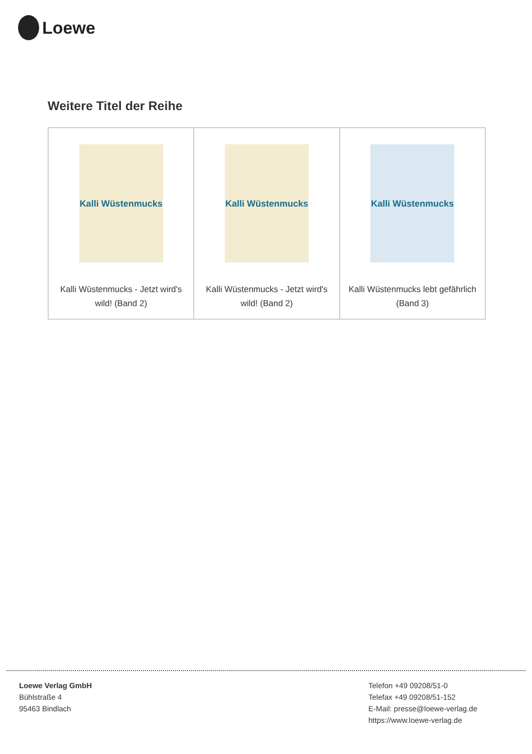Loewe
Weitere Titel der Reihe
| Kalli Wüstenmucks Kalli Wüstenmucks - Jetzt wird's wild! (Band 2) | Kalli Wüstenmucks Kalli Wüstenmucks - Jetzt wird's wild! (Band 2) | Kalli Wüstenmucks Kalli Wüstenmucks lebt gefährlich (Band 3) |
Loewe Verlag GmbH
Bühlstraße 4
95463 Bindlach
Telefon +49 09208/51-0
Telefax +49 09208/51-152
E-Mail: presse@loewe-verlag.de
https://www.loewe-verlag.de